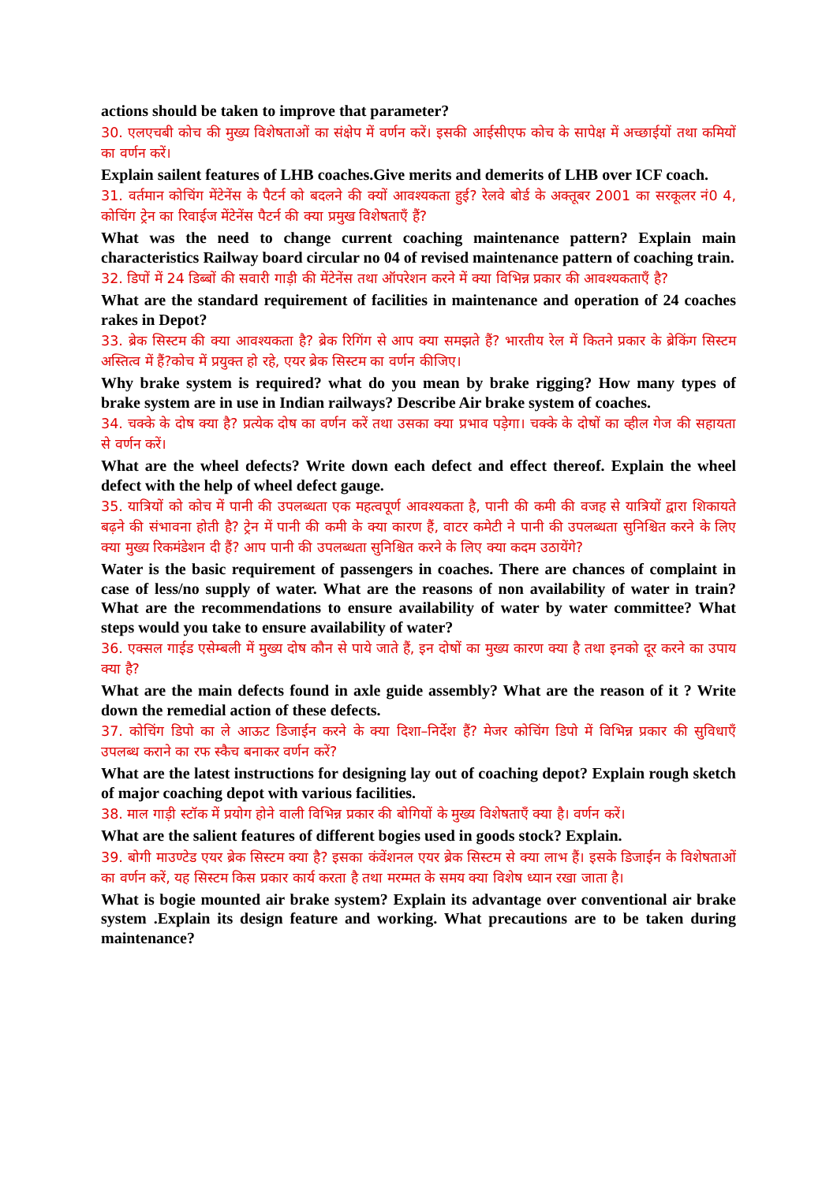actions should be taken to improve that parameter?
30. एलएचबी कोच की मुख्य विशेषताओं का संक्षेप में वर्णन करें। इसकी आईसीएफ कोच के सापेक्ष में अच्छाईयों तथा कमियों का वर्णन करें।
Explain sailent features of LHB coaches.Give merits and demerits of LHB over ICF coach.
31. वर्तमान कोचिंग मेंटेनेंस के पैटर्न को बदलने की क्यों आवश्यकता हुई? रेलवे बोर्ड के अक्तूबर 2001 का सरकूलर नं0 4, कोचिंग ट्रेन का रिवाईज मेंटेनेंस पैटर्न की क्या प्रमुख विशेषताएँ हैं?
What was the need to change current coaching maintenance pattern? Explain main characteristics Railway board circular no 04 of revised maintenance pattern of coaching train.
32. डिपों में 24 डिब्बों की सवारी गाड़ी की मेंटेनेंस तथा ऑपरेशन करने में क्या विभिन्न प्रकार की आवश्यकताएँ है?
What are the standard requirement of facilities in maintenance and operation of 24 coaches rakes in Depot?
33. ब्रेक सिस्टम की क्या आवश्यकता है? ब्रेक रिगिंग से आप क्या समझते हैं? भारतीय रेल में कितने प्रकार के ब्रेकिंग सिस्टम अस्तित्व में हैं?कोच में प्रयुक्त हो रहे, एयर ब्रेक सिस्टम का वर्णन कीजिए।
Why brake system is required? what do you mean by brake rigging? How many types of brake system are in use in Indian railways? Describe Air brake system of coaches.
34. चक्के के दोष क्या है? प्रत्येक दोष का वर्णन करें तथा उसका क्या प्रभाव पड़ेगा। चक्के के दोषों का व्हील गेज की सहायता से वर्णन करें।
What are the wheel defects? Write down each defect and effect thereof. Explain the wheel defect with the help of wheel defect gauge.
35. यात्रियों को कोच में पानी की उपलब्धता एक महत्वपूर्ण आवश्यकता है, पानी की कमी की वजह से यात्रियों द्वारा शिकायते बढ़ने की संभावना होती है? ट्रेन में पानी की कमी के क्या कारण हैं, वाटर कमेटी ने पानी की उपलब्धता सुनिश्चित करने के लिए क्या मुख्य रिकमंडेशन दी हैं? आप पानी की उपलब्धता सुनिश्चित करने के लिए क्या कदम उठायेंगे?
Water is the basic requirement of passengers in coaches. There are chances of complaint in case of less/no supply of water. What are the reasons of non availability of water in train? What are the recommendations to ensure availability of water by water committee? What steps would you take to ensure availability of water?
36. एक्सल गाईड एसेम्बली में मुख्य दोष कौन से पाये जाते हैं, इन दोषों का मुख्य कारण क्या है तथा इनको दूर करने का उपाय क्या है?
What are the main defects found in axle guide assembly? What are the reason of it ? Write down the remedial action of these defects.
37. कोचिंग डिपो का ले आऊट डिजाईन करने के क्या दिशा–निर्देश हैं? मेजर कोचिंग डिपो में विभिन्न प्रकार की सुविधाएँ उपलब्ध कराने का रफ स्कैच बनाकर वर्णन करें?
What are the latest instructions for designing lay out of coaching depot? Explain rough sketch of major coaching depot with various facilities.
38. माल गाड़ी स्टॉक में प्रयोग होने वाली विभिन्न प्रकार की बोगियों के मुख्य विशेषताएँ क्या है। वर्णन करें।
What are the salient features of different bogies used in goods stock? Explain.
39. बोगी माउण्टेड एयर ब्रेक सिस्टम क्या है? इसका कंवेंशनल एयर ब्रेक सिस्टम से क्या लाभ हैं। इसके डिजाईन के विशेषताओं का वर्णन करें, यह सिस्टम किस प्रकार कार्य करता है तथा मरम्मत के समय क्या विशेष ध्यान रखा जाता है।
What is bogie mounted air brake system? Explain its advantage over conventional air brake system .Explain its design feature and working. What precautions are to be taken during maintenance?